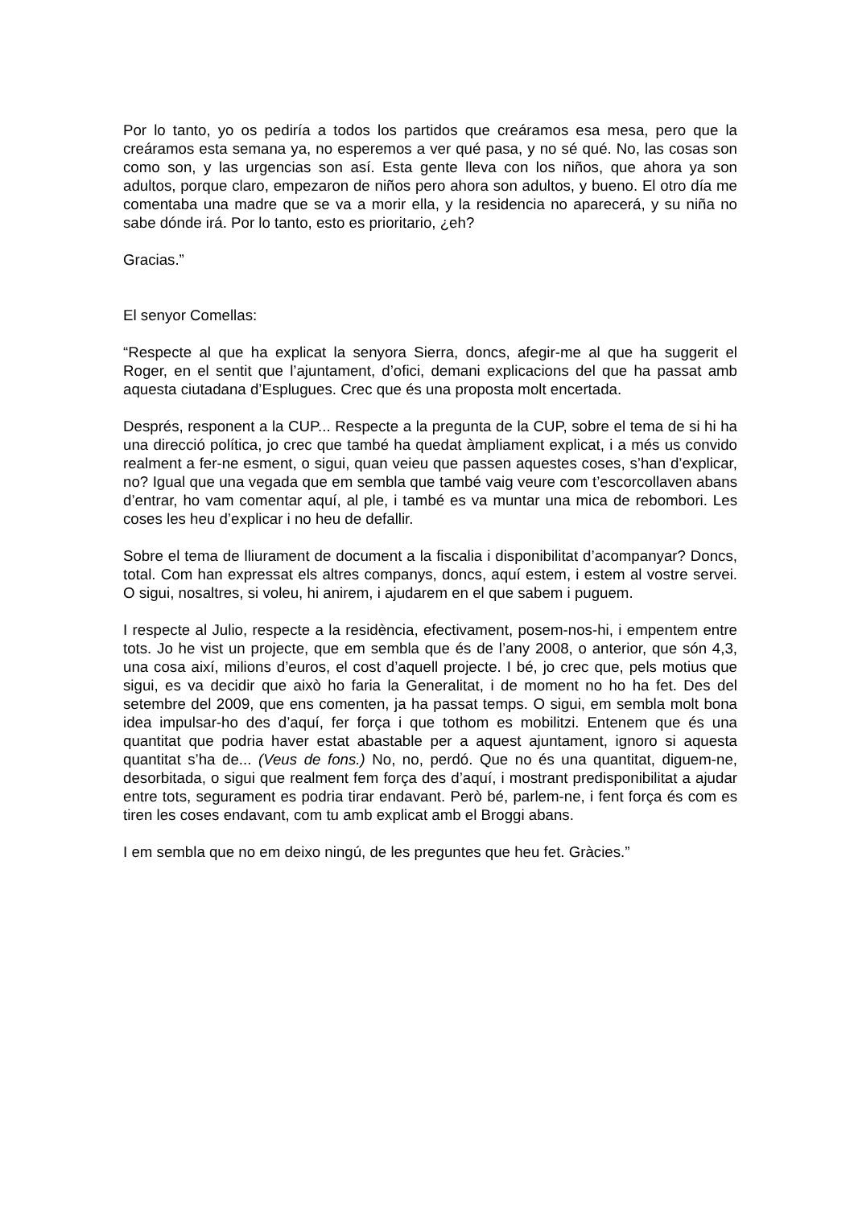Por lo tanto, yo os pediría a todos los partidos que creáramos esa mesa, pero que la creáramos esta semana ya, no esperemos a ver qué pasa, y no sé qué. No, las cosas son como son, y las urgencias son así. Esta gente lleva con los niños, que ahora ya son adultos, porque claro, empezaron de niños pero ahora son adultos, y bueno. El otro día me comentaba una madre que se va a morir ella, y la residencia no aparecerá, y su niña no sabe dónde irá. Por lo tanto, esto es prioritario, ¿eh?
Gracias.”
El senyor Comellas:
“Respecte al que ha explicat la senyora Sierra, doncs, afegir-me al que ha suggerit el Roger, en el sentit que l’ajuntament, d’ofici, demani explicacions del que ha passat amb aquesta ciutadana d’Esplugues. Crec que és una proposta molt encertada.
Després, responent a la CUP... Respecte a la pregunta de la CUP, sobre el tema de si hi ha una direcció política, jo crec que també ha quedat àmpliament explicat, i a més us convido realment a fer-ne esment, o sigui, quan veieu que passen aquestes coses, s’han d’explicar, no? Igual que una vegada que em sembla que també vaig veure com t’escorcollaven abans d’entrar, ho vam comentar aquí, al ple, i també es va muntar una mica de rebombori. Les coses les heu d’explicar i no heu de defallir.
Sobre el tema de lliurament de document a la fiscalia i disponibilitat d’acompanyar? Doncs, total. Com han expressat els altres companys, doncs, aquí estem, i estem al vostre servei. O sigui, nosaltres, si voleu, hi anirem, i ajudarem en el que sabem i puguem.
I respecte al Julio, respecte a la residència, efectivament, posem-nos-hi, i empentem entre tots. Jo he vist un projecte, que em sembla que és de l’any 2008, o anterior, que són 4,3, una cosa així, milions d’euros, el cost d’aquell projecte. I bé, jo crec que, pels motius que sigui, es va decidir que això ho faria la Generalitat, i de moment no ho ha fet. Des del setembre del 2009, que ens comenten, ja ha passat temps. O sigui, em sembla molt bona idea impulsar-ho des d’aquí, fer força i que tothom es mobilitzi. Entenem que és una quantitat que podria haver estat abastable per a aquest ajuntament, ignoro si aquesta quantitat s’ha de... (Veus de fons.) No, no, perdó. Que no és una quantitat, diguem-ne, desorbitada, o sigui que realment fem força des d’aquí, i mostrant predisponibilitat a ajudar entre tots, segurament es podria tirar endavant. Però bé, parlem-ne, i fent força és com es tiren les coses endavant, com tu amb explicat amb el Broggi abans.
I em sembla que no em deixo ningú, de les preguntes que heu fet. Gràcies.”